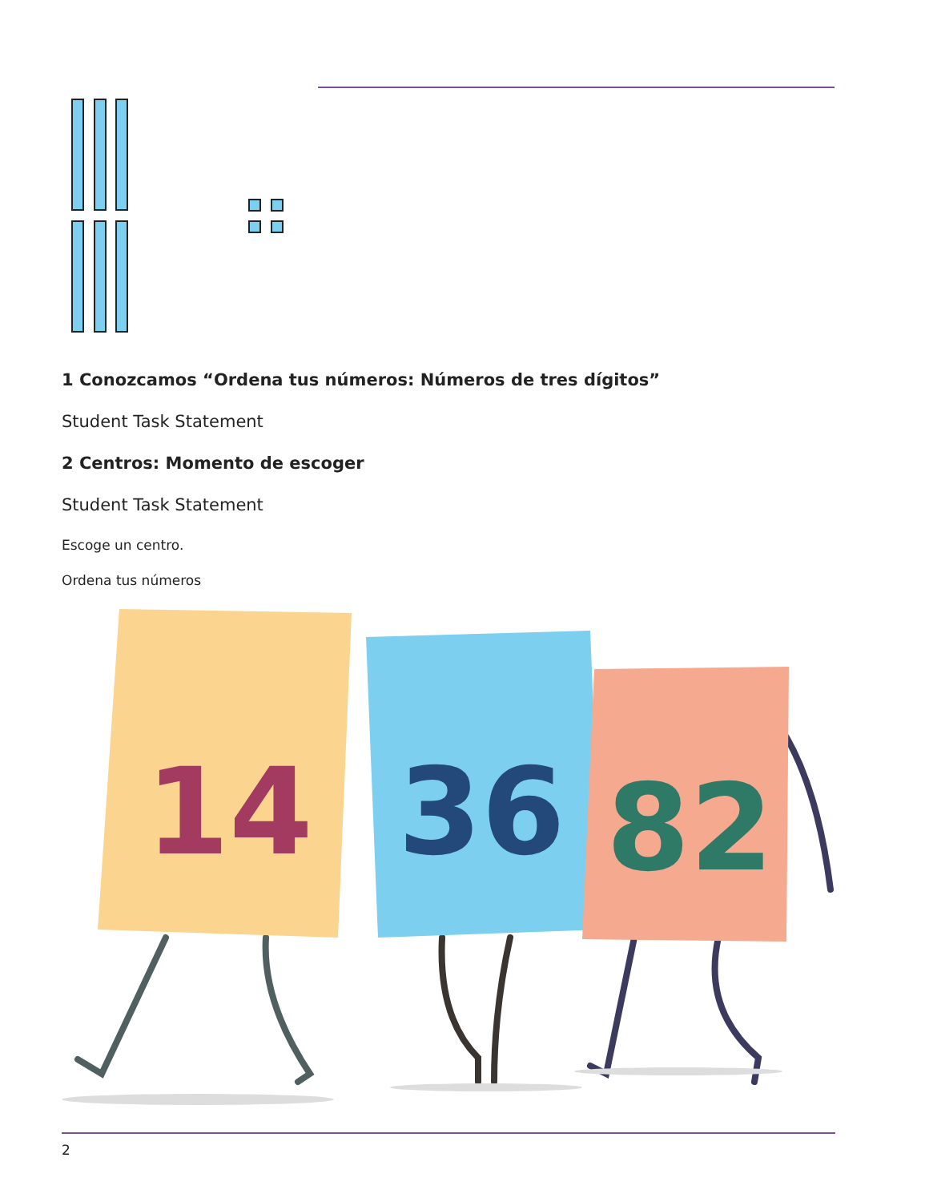1 Conozcamos “Ordena tus números: Números de tres dígitos”
Student Task Statement
2 Centros: Momento de escoger
Student Task Statement
Escoge un centro.
Ordena tus números
14
36
82
2